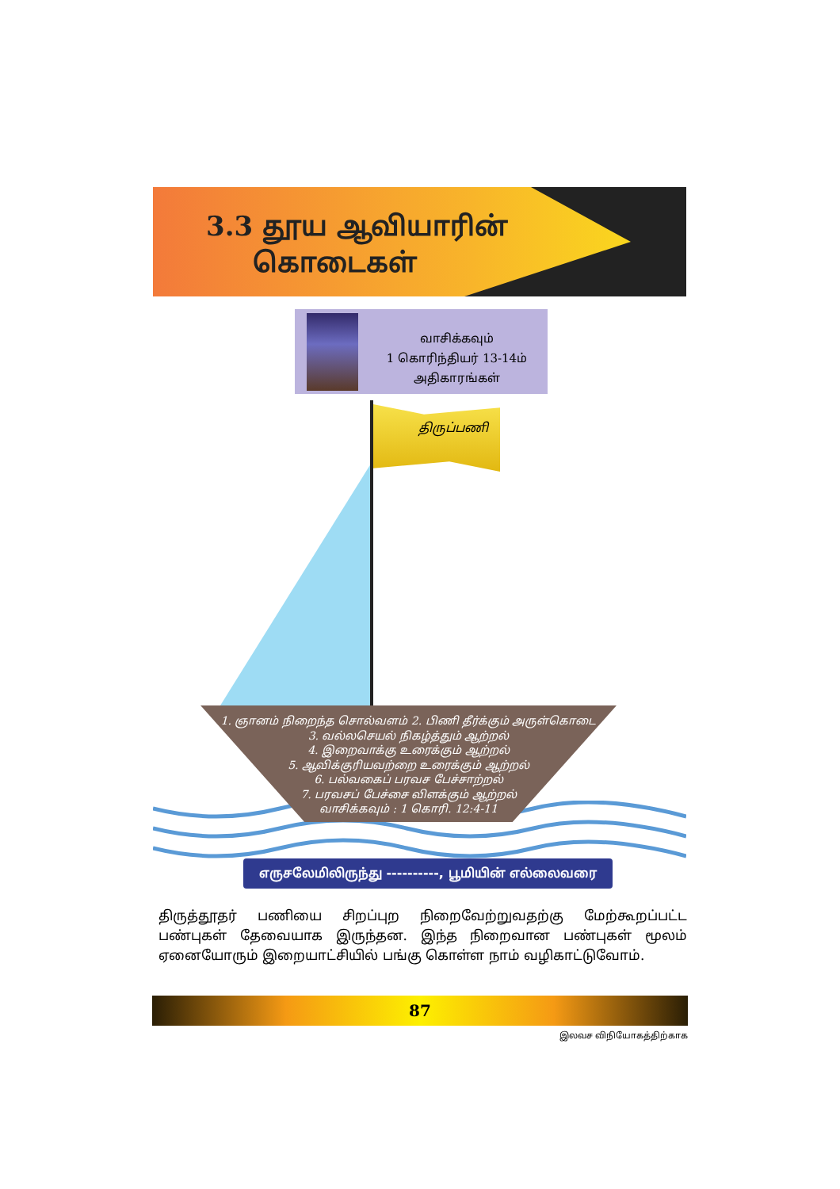3.3 தூய ஆவியாரின்
கொடைகள்
வாசிக்கவும்
1 கொரிந்தியர் 13-14ம்
அதிகாரங்கள்
திருப்பணி
1. ஞானம் நிறைந்த சொல்வளம் 2. பிணி தீர்க்கும் அருள்கொடை
3. வல்லசெயல் நிகழ்த்தும் ஆற்றல்
4. இறைவாக்கு உரைக்கும் ஆற்றல்
5. ஆவிக்குரியவற்றை உரைக்கும் ஆற்றல்
6. பல்வகைப் பரவச பேச்சாற்றல்
7. பரவசப் பேச்சை விளக்கும் ஆற்றல்
வாசிக்கவும் : 1 கொரி. 12:4-11
எருசலேமிலிருந்து ----------, பூமியின் எல்லைவரை
திருத்தூதர் பணியை சிறப்புற நிறைவேற்றுவதற்கு மேற்கூறப்பட்ட பண்புகள் தேவையாக இருந்தன. இந்த நிறைவான பண்புகள் மூலம் ஏனையோரும் இறையாட்சியில் பங்கு கொள்ள நாம் வழிகாட்டுவோம்.
87
இலவச விநியோகத்திற்காக